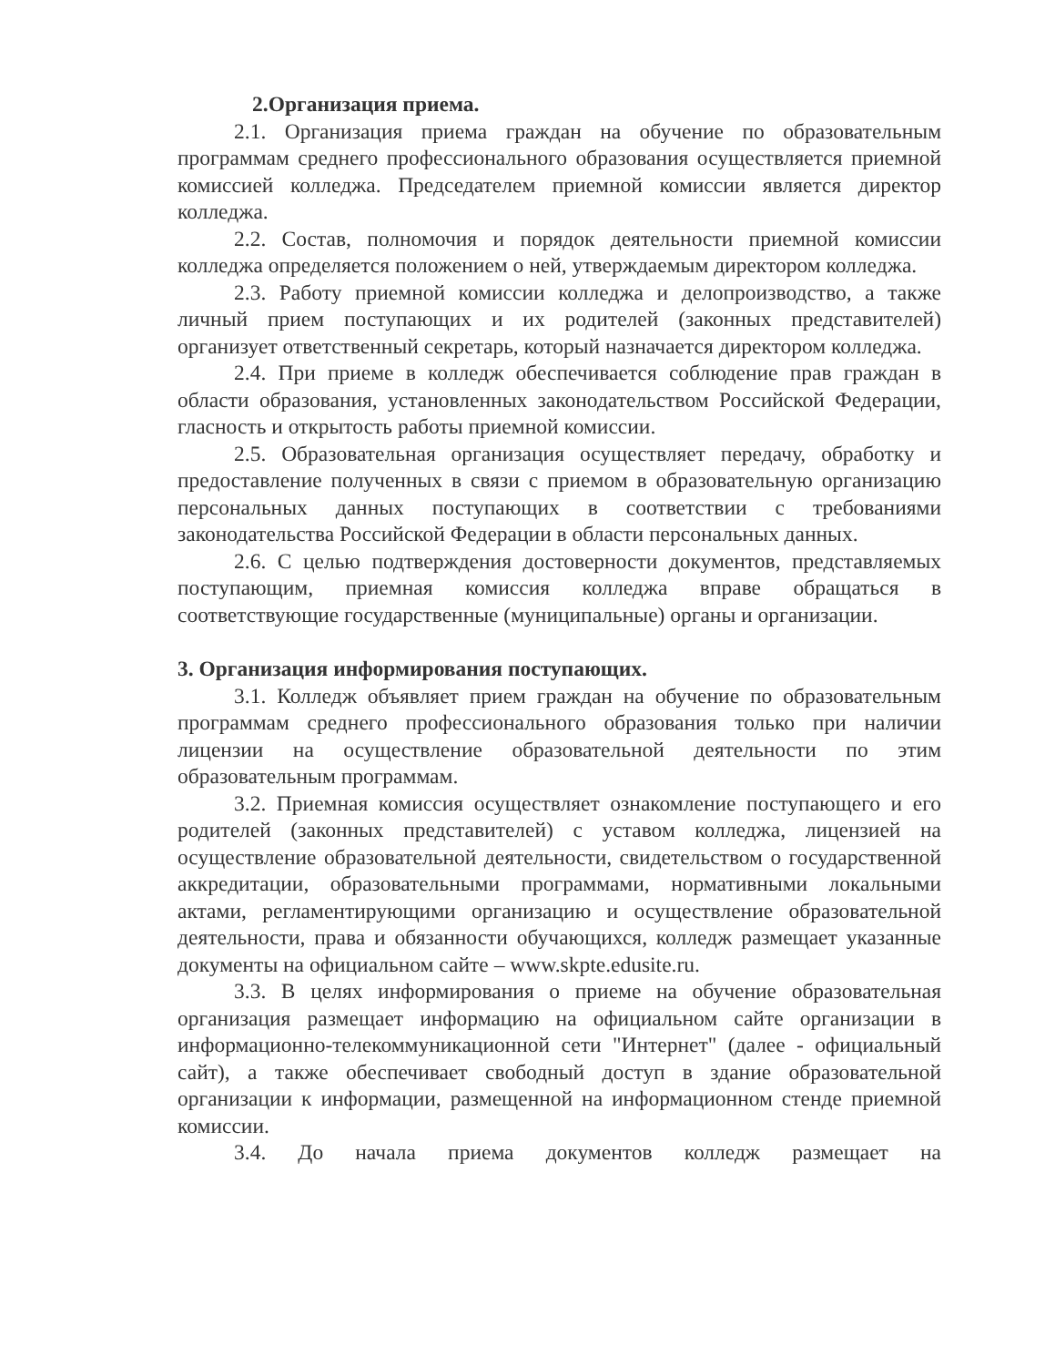2.Организация приема.
2.1. Организация приема граждан на обучение по образовательным программам среднего профессионального образования осуществляется приемной комиссией колледжа. Председателем приемной комиссии является директор колледжа.
2.2. Состав, полномочия и порядок деятельности приемной комиссии колледжа определяется положением о ней, утверждаемым директором колледжа.
2.3. Работу приемной комиссии колледжа и делопроизводство, а также личный прием поступающих и их родителей (законных представителей) организует ответственный секретарь, который назначается директором колледжа.
2.4. При приеме в колледж обеспечивается соблюдение прав граждан в области образования, установленных законодательством Российской Федерации, гласность и открытость работы приемной комиссии.
2.5. Образовательная организация осуществляет передачу, обработку и предоставление полученных в связи с приемом в образовательную организацию персональных данных поступающих в соответствии с требованиями законодательства Российской Федерации в области персональных данных.
2.6. С целью подтверждения достоверности документов, представляемых поступающим, приемная комиссия колледжа вправе обращаться в соответствующие государственные (муниципальные) органы и организации.
3. Организация информирования поступающих.
3.1. Колледж объявляет прием граждан на обучение по образовательным программам среднего профессионального образования только при наличии лицензии на осуществление образовательной деятельности по этим образовательным программам.
3.2. Приемная комиссия осуществляет ознакомление поступающего и его родителей (законных представителей) с уставом колледжа, лицензией на осуществление образовательной деятельности, свидетельством о государственной аккредитации, образовательными программами, нормативными локальными актами, регламентирующими организацию и осуществление образовательной деятельности, права и обязанности обучающихся, колледж размещает указанные документы на официальном сайте – www.skpte.edusite.ru.
3.3. В целях информирования о приеме на обучение образовательная организация размещает информацию на официальном сайте организации в информационно-телекоммуникационной сети "Интернет" (далее - официальный сайт), а также обеспечивает свободный доступ в здание образовательной организации к информации, размещенной на информационном стенде приемной комиссии.
3.4. До начала приема документов колледж размещает на